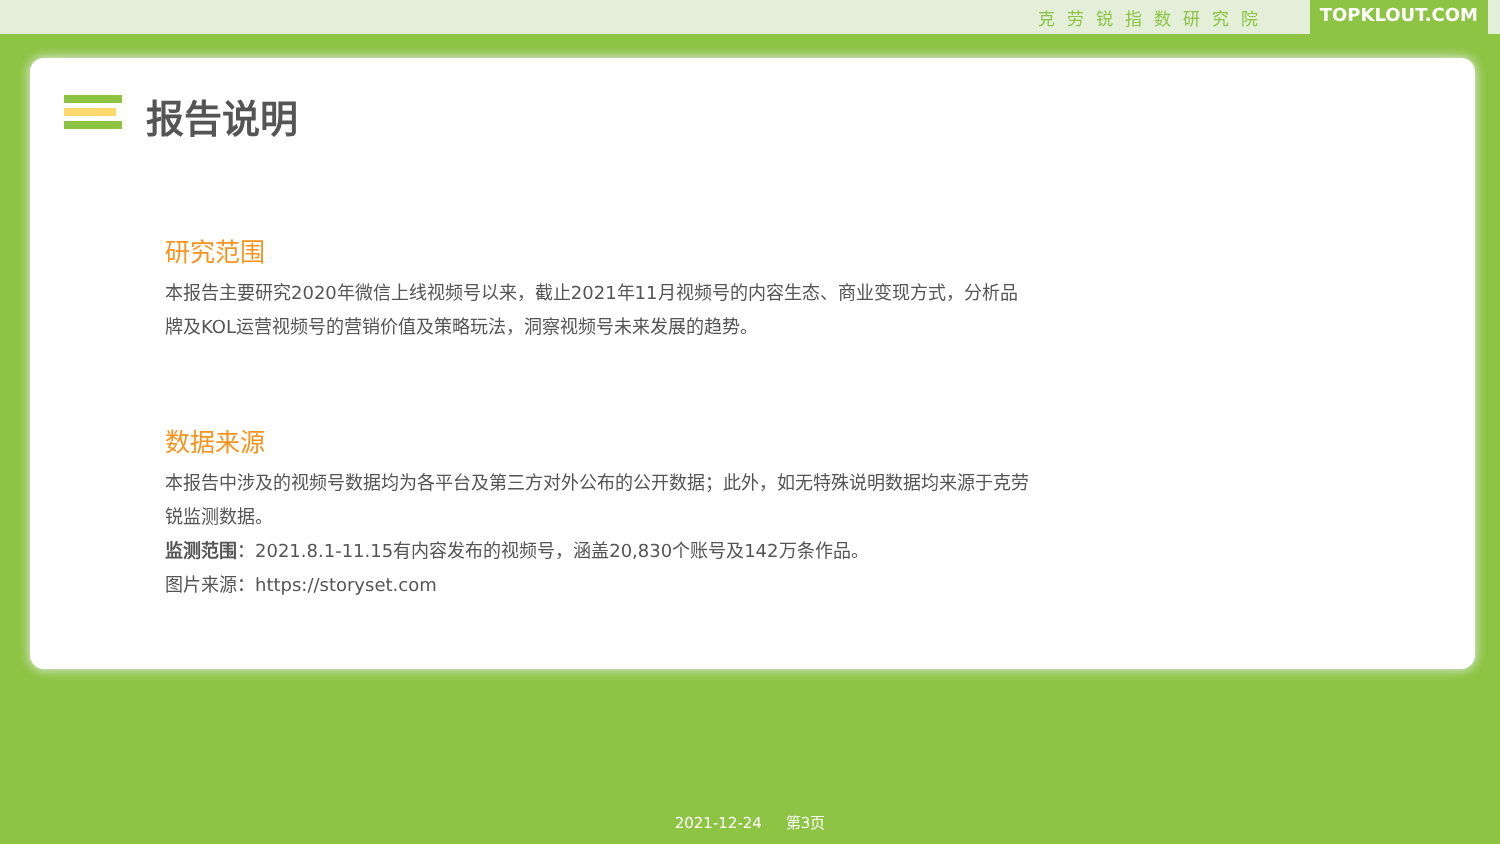克劳锐指数研究院 TOPKLOUT.COM
报告说明
研究范围
本报告主要研究2020年微信上线视频号以来，截止2021年11月视频号的内容生态、商业变现方式，分析品牌及KOL运营视频号的营销价值及策略玩法，洞察视频号未来发展的趋势。
数据来源
本报告中涉及的视频号数据均为各平台及第三方对外公布的公开数据；此外，如无特殊说明数据均来源于克劳锐监测数据。
监测范围：2021.8.1-11.15有内容发布的视频号，涵盖20,830个账号及142万条作品。
图片来源：https://storyset.com
2021-12-24 第3页